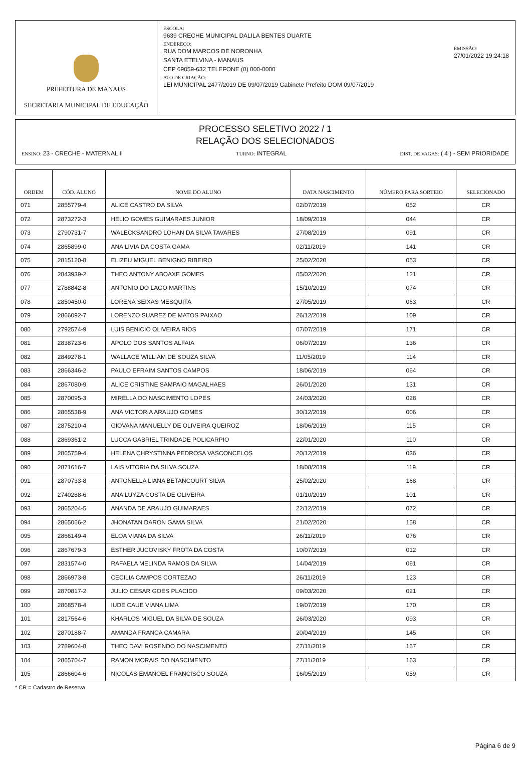PREFEITURA DE MANAUS
SECRETARIA MUNICIPAL DE EDUCAÇÃO
ESCOLA:
9639 CRECHE MUNICIPAL DALILA BENTES DUARTE
ENDEREÇO:
RUA DOM MARCOS DE NORONHA
SANTA ETELVINA - MANAUS
CEP 69059-632 TELEFONE (0) 000-0000
ATO DE CRIAÇÃO:
LEI MUNICIPAL 2477/2019 DE 09/07/2019 Gabinete Prefeito DOM 09/07/2019
EMISSÃO:
27/01/2022 19:24:18
PROCESSO SELETIVO 2022 / 1
RELAÇÃO DOS SELECIONADOS
ENSINO: 23 - CRECHE - MATERNAL II TURNO: INTEGRAL DIST. DE VAGAS: ( 4 ) - SEM PRIORIDADE
| ORDEM | CÓD. ALUNO | NOME DO ALUNO | DATA NASCIMENTO | NÚMERO PARA SORTEIO | SELECIONADO |
| --- | --- | --- | --- | --- | --- |
| 071 | 2855779-4 | ALICE CASTRO DA SILVA | 02/07/2019 | 052 | CR |
| 072 | 2873272-3 | HELIO GOMES GUIMARAES JUNIOR | 18/09/2019 | 044 | CR |
| 073 | 2790731-7 | WALECKSANDRO LOHAN DA SILVA TAVARES | 27/08/2019 | 091 | CR |
| 074 | 2865899-0 | ANA LIVIA DA COSTA GAMA | 02/11/2019 | 141 | CR |
| 075 | 2815120-8 | ELIZEU MIGUEL BENIGNO RIBEIRO | 25/02/2020 | 053 | CR |
| 076 | 2843939-2 | THEO ANTONY ABOAXE GOMES | 05/02/2020 | 121 | CR |
| 077 | 2788842-8 | ANTONIO DO LAGO MARTINS | 15/10/2019 | 074 | CR |
| 078 | 2850450-0 | LORENA SEIXAS MESQUITA | 27/05/2019 | 063 | CR |
| 079 | 2866092-7 | LORENZO SUAREZ DE MATOS PAIXAO | 26/12/2019 | 109 | CR |
| 080 | 2792574-9 | LUIS BENICIO OLIVEIRA RIOS | 07/07/2019 | 171 | CR |
| 081 | 2838723-6 | APOLO DOS SANTOS ALFAIA | 06/07/2019 | 136 | CR |
| 082 | 2849278-1 | WALLACE WILLIAM DE SOUZA SILVA | 11/05/2019 | 114 | CR |
| 083 | 2866346-2 | PAULO EFRAIM SANTOS CAMPOS | 18/06/2019 | 064 | CR |
| 084 | 2867080-9 | ALICE CRISTINE SAMPAIO MAGALHAES | 26/01/2020 | 131 | CR |
| 085 | 2870095-3 | MIRELLA DO NASCIMENTO LOPES | 24/03/2020 | 028 | CR |
| 086 | 2865538-9 | ANA VICTORIA ARAUJO GOMES | 30/12/2019 | 006 | CR |
| 087 | 2875210-4 | GIOVANA MANUELLY DE OLIVEIRA QUEIROZ | 18/06/2019 | 115 | CR |
| 088 | 2869361-2 | LUCCA GABRIEL TRINDADE POLICARPIO | 22/01/2020 | 110 | CR |
| 089 | 2865759-4 | HELENA CHRYSTINNA PEDROSA VASCONCELOS | 20/12/2019 | 036 | CR |
| 090 | 2871616-7 | LAIS VITORIA DA SILVA SOUZA | 18/08/2019 | 119 | CR |
| 091 | 2870733-8 | ANTONELLA LIANA BETANCOURT SILVA | 25/02/2020 | 168 | CR |
| 092 | 2740288-6 | ANA LUYZA COSTA DE OLIVEIRA | 01/10/2019 | 101 | CR |
| 093 | 2865204-5 | ANANDA DE ARAUJO GUIMARAES | 22/12/2019 | 072 | CR |
| 094 | 2865066-2 | JHONATAN DARON GAMA SILVA | 21/02/2020 | 158 | CR |
| 095 | 2866149-4 | ELOA VIANA DA SILVA | 26/11/2019 | 076 | CR |
| 096 | 2867679-3 | ESTHER JUCOVISKY FROTA DA COSTA | 10/07/2019 | 012 | CR |
| 097 | 2831574-0 | RAFAELA MELINDA RAMOS DA SILVA | 14/04/2019 | 061 | CR |
| 098 | 2866973-8 | CECILIA CAMPOS CORTEZAO | 26/11/2019 | 123 | CR |
| 099 | 2870817-2 | JULIO CESAR GOES PLACIDO | 09/03/2020 | 021 | CR |
| 100 | 2868578-4 | IUDE CAUE VIANA LIMA | 19/07/2019 | 170 | CR |
| 101 | 2817564-6 | KHARLOS MIGUEL DA SILVA DE SOUZA | 26/03/2020 | 093 | CR |
| 102 | 2870188-7 | AMANDA FRANCA CAMARA | 20/04/2019 | 145 | CR |
| 103 | 2789604-8 | THEO DAVI ROSENDO DO NASCIMENTO | 27/11/2019 | 167 | CR |
| 104 | 2865704-7 | RAMON MORAIS DO NASCIMENTO | 27/11/2019 | 163 | CR |
| 105 | 2866604-6 | NICOLAS EMANOEL FRANCISCO SOUZA | 16/05/2019 | 059 | CR |
* CR = Cadastro de Reserva
Página 6 de 9